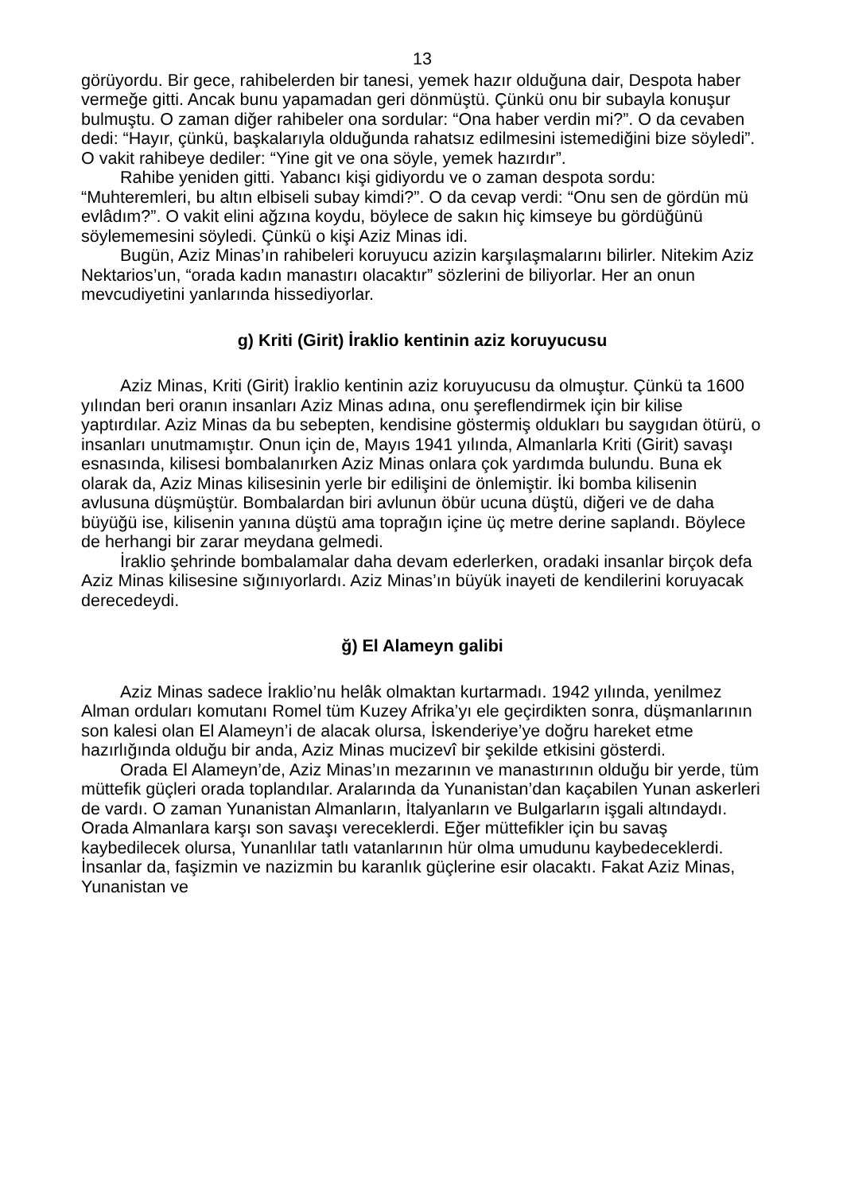13
görüyordu. Bir gece, rahibelerden bir tanesi, yemek hazır olduğuna dair, Despota haber vermeğe gitti. Ancak bunu yapamadan geri dönmüştü. Çünkü onu bir subayla konuşur bulmuştu. O zaman diğer rahibeler ona sordular: “Ona haber verdin mi?”. O da cevaben dedi: “Hayır, çünkü, başkalarıyla olduğunda rahatsız edilmesini istemediğini bize söyledi”. O vakit rahibeye dediler: “Yine git ve ona söyle, yemek hazırdır”.
Rahibe yeniden gitti. Yabancı kişi gidiyordu ve o zaman despota sordu: “Muhteremleri, bu altın elbiseli subay kimdi?”. O da cevap verdi: “Onu sen de gördün mü evlâdım?”. O vakit elini ağzına koydu, böylece de sakın hiç kimseye bu gördüğünü söylememesini söyledi. Çünkü o kişi Aziz Minas idi.
Bugün, Aziz Minas’ın rahibeleri koruyucu azizin karşılaşmalarını bilirler. Nitekim Aziz Nektarios’un, “orada kadın manastırı olacaktır” sözlerini de biliyorlar. Her an onun mevcudiyetini yanlarında hissediyorlar.
g) Kriti (Girit) İraklio kentinin aziz koruyucusu
Aziz Minas, Kriti (Girit) İraklio kentinin aziz koruyucusu da olmuştur. Çünkü ta 1600 yılından beri oranın insanları Aziz Minas adına, onu şereflendirmek için bir kilise yaptırdılar. Aziz Minas da bu sebepten, kendisine göstermiş oldukları bu saygıdan ötürü, o insanları unutmamıştır. Onun için de, Mayıs 1941 yılında, Almanlarla Kriti (Girit) savaşı esnasında, kilisesi bombalanırken Aziz Minas onlara çok yardımda bulundu. Buna ek olarak da, Aziz Minas kilisesinin yerle bir edilişini de önlemiştir. İki bomba kilisenin avlusuna düşmüştür. Bombalardan biri avlunun öbür ucuna düştü, diğeri ve de daha büyüğü ise, kilisenin yanına düştü ama toprağın içine üç metre derine saplandı. Böylece de herhangi bir zarar meydana gelmedi.
İraklio şehrinde bombalamalar daha devam ederlerken, oradaki insanlar birçok defa Aziz Minas kilisesine sığınıyorlardı. Aziz Minas’ın büyük inayeti de kendilerini koruyacak derecedeydi.
ğ) El Alameyn galibi
Aziz Minas sadece İraklio’nu helâk olmaktan kurtarmadı. 1942 yılında, yenilmez Alman orduları komutanı Romel tüm Kuzey Afrika’yı ele geçirdikten sonra, düşmanlarının son kalesi olan El Alameyn’i de alacak olursa, İskenderiye’ye doğru hareket etme hazırlığında olduğu bir anda, Aziz Minas mucizevî bir şekilde etkisini gösterdi.
Orada El Alameyn’de, Aziz Minas’ın mezarının ve manastırının olduğu bir yerde, tüm müttefik güçleri orada toplandılar. Aralarında da Yunanistan’dan kaçabilen Yunan askerleri de vardı. O zaman Yunanistan Almanların, İtalyanların ve Bulgarların işgali altındaydı. Orada Almanlara karşı son savaşı vereceklerdi. Eğer müttefikler için bu savaş kaybedilecek olursa, Yunanlılar tatlı vatanlarının hür olma umudunu kaybedeceklerdi. İnsanlar da, faşizmin ve nazizmin bu karanlık güçlerine esir olacaktı. Fakat Aziz Minas, Yunanistan ve